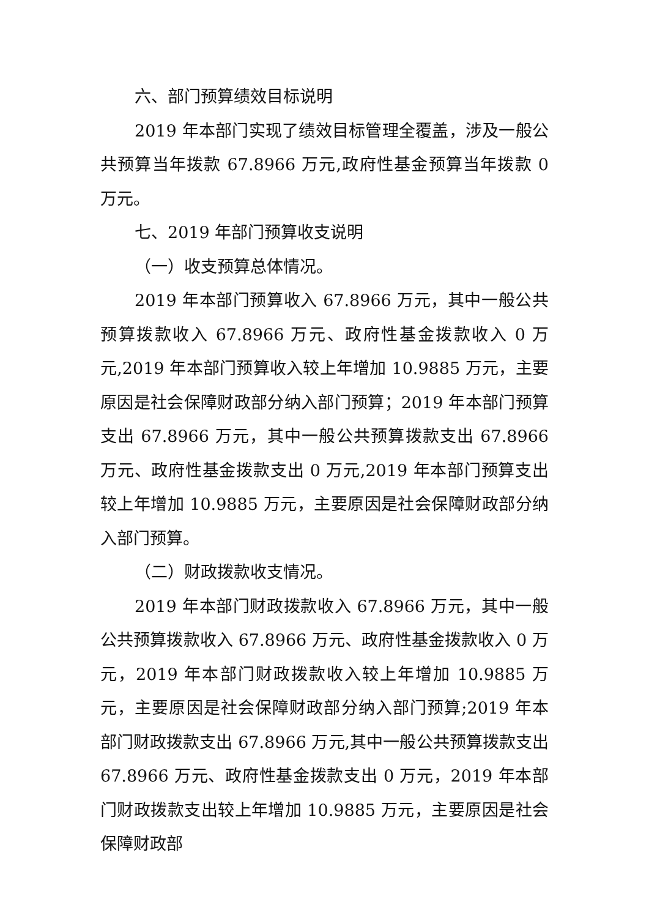六、部门预算绩效目标说明
2019 年本部门实现了绩效目标管理全覆盖，涉及一般公共预算当年拨款 67.8966 万元,政府性基金预算当年拨款 0 万元。
七、2019 年部门预算收支说明
（一）收支预算总体情况。
2019 年本部门预算收入 67.8966 万元，其中一般公共预算拨款收入 67.8966 万元、政府性基金拨款收入 0 万元,2019 年本部门预算收入较上年增加 10.9885 万元，主要原因是社会保障财政部分纳入部门预算；2019 年本部门预算支出 67.8966 万元，其中一般公共预算拨款支出 67.8966 万元、政府性基金拨款支出 0 万元,2019 年本部门预算支出较上年增加 10.9885 万元，主要原因是社会保障财政部分纳入部门预算。
（二）财政拨款收支情况。
2019 年本部门财政拨款收入 67.8966 万元，其中一般公共预算拨款收入 67.8966 万元、政府性基金拨款收入 0 万元，2019 年本部门财政拨款收入较上年增加 10.9885 万元，主要原因是社会保障财政部分纳入部门预算;2019 年本部门财政拨款支出 67.8966 万元,其中一般公共预算拨款支出 67.8966 万元、政府性基金拨款支出 0 万元，2019 年本部门财政拨款支出较上年增加 10.9885 万元，主要原因是社会保障财政部